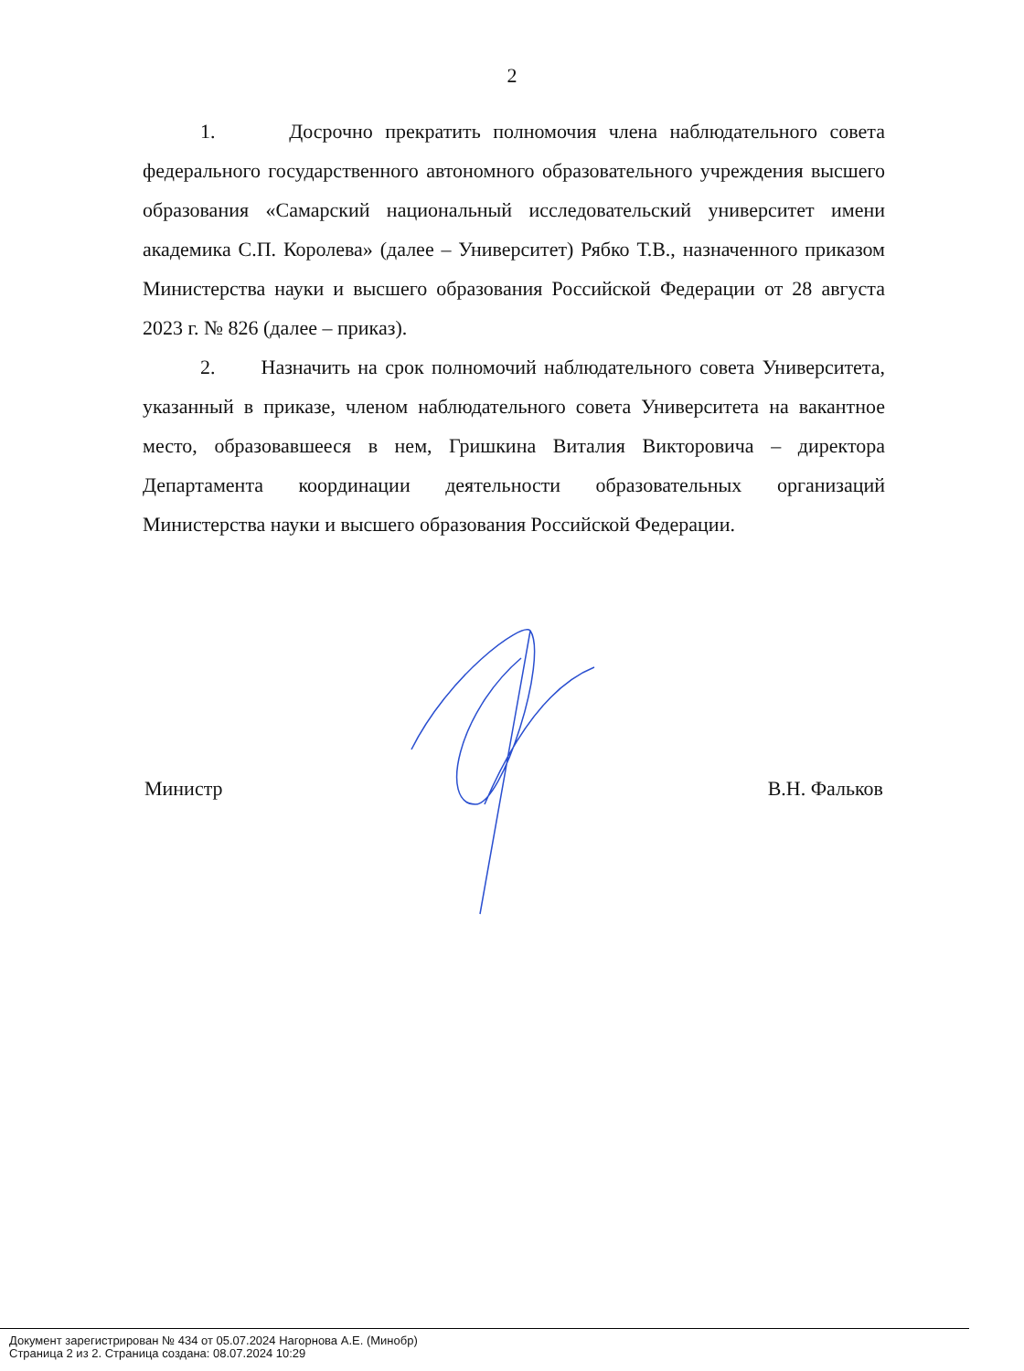2
1. Досрочно прекратить полномочия члена наблюдательного совета федерального государственного автономного образовательного учреждения высшего образования «Самарский национальный исследовательский университет имени академика С.П. Королева» (далее – Университет) Рябко Т.В., назначенного приказом Министерства науки и высшего образования Российской Федерации от 28 августа 2023 г. № 826 (далее – приказ).
2. Назначить на срок полномочий наблюдательного совета Университета, указанный в приказе, членом наблюдательного совета Университета на вакантное место, образовавшееся в нем, Гришкина Виталия Викторовича – директора Департамента координации деятельности образовательных организаций Министерства науки и высшего образования Российской Федерации.
Министр В.Н. Фальков
Документ зарегистрирован № 434 от 05.07.2024 Нагорнова А.Е. (Минобр)
Страница 2 из 2. Страница создана: 08.07.2024 10:29